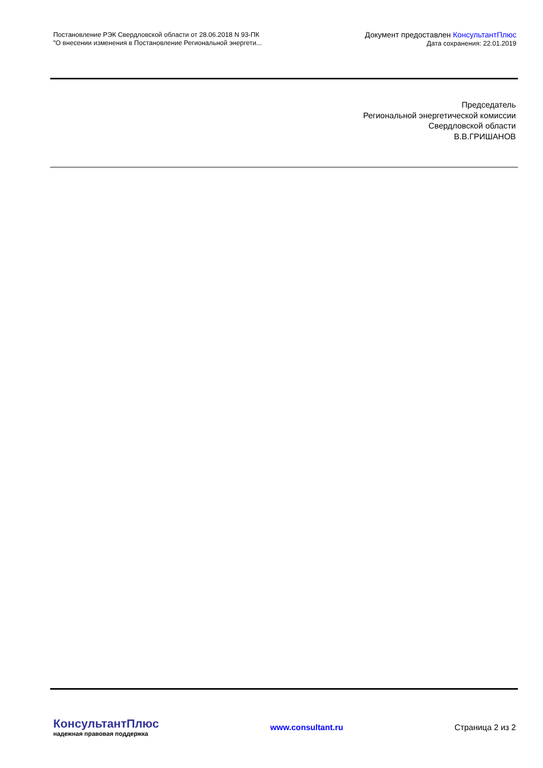Постановление РЭК Свердловской области от 28.06.2018 N 93-ПК
"О внесении изменения в Постановление Региональной энергети...
Документ предоставлен КонсультантПлюс
Дата сохранения: 22.01.2019
Председатель
Региональной энергетической комиссии
Свердловской области
В.В.ГРИШАНОВ
КонсультантПлюс
надежная правовая поддержка
www.consultant.ru Страница 2 из 2